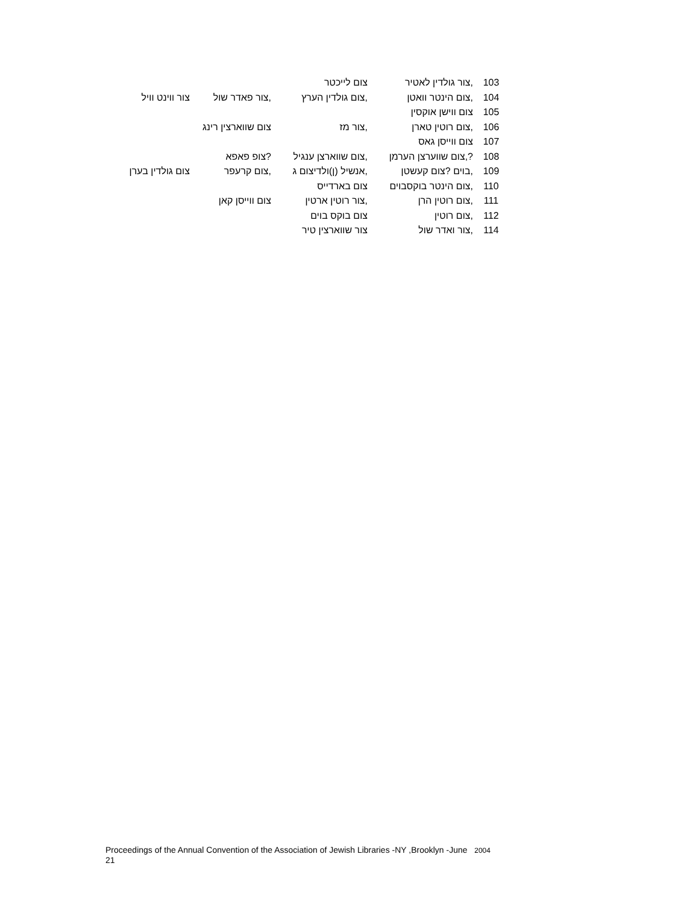| 103 | ,צור גולדין לאטיר | צום לייכטר | | |
| 104 | ,צום הינטר וואטן | ,צום גולדין הערץ | ,צור פאדר שול | צור ווינט וויל |
| 105 | צום ווישן אוקסין | | | |
| 106 | ,צום רוטין טארן | ,צור מז | צום שווארצין רינג | |
| 107 | צום ווייסן גאס | | | |
| 108 | ?,צום שווערצן הערמן | ,צום שווארצן ענגיל | ?צופ פאפא | |
| 109 | ,בוים ?צום קעשטן | ,אנשיל (ן)ולדיצום ג | ,צום קרעפר | צום גולדין בערן |
| 110 | ,צום הינטר בוקסבוים | צום בארדייס | | |
| 111 | ,צום רוטין הרן | ,צור רוטין ארטין | צום ווייסן קאן | |
| 112 | ,צום רוטין | צום בוקס בוים | | |
| 114 | ,צור ואדר שול | צור שווארצין טיר | | |
Proceedings of the Annual Convention of the Association of Jewish Libraries -NY ,Brooklyn -June 2004
21